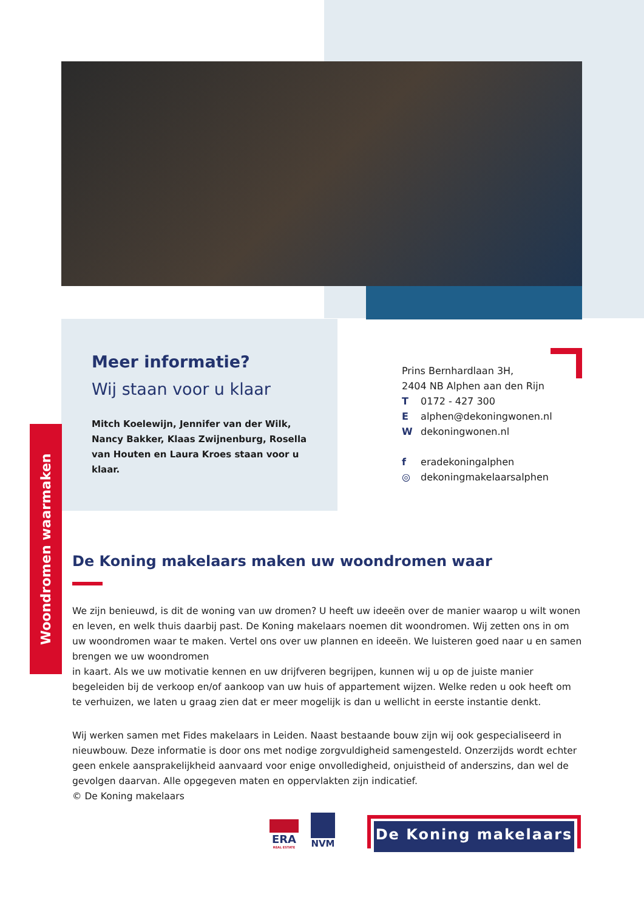Meer informatie?
Wij staan voor u klaar
Mitch Koelewijn, Jennifer van der Wilk, Nancy Bakker, Klaas Zwijnenburg, Rosella van Houten en Laura Kroes staan voor u klaar.
Prins Bernhardlaan 3H,
2404 NB Alphen aan den Rijn
T 0172 - 427 300
E alphen@dekoningwonen.nl
W dekoningwonen.nl
f eradekoningalphen
◎ dekoningmakelaarsalphen
Woondromen waarmaken
De Koning makelaars maken uw woondromen waar
We zijn benieuwd, is dit de woning van uw dromen? U heeft uw ideeën over de manier waarop u wilt wonen en leven, en welk thuis daarbij past. De Koning makelaars noemen dit woondromen. Wij zetten ons in om uw woondromen waar te maken. Vertel ons over uw plannen en ideeën. We luisteren goed naar u en samen brengen we uw woondromen
in kaart. Als we uw motivatie kennen en uw drijfveren begrijpen, kunnen wij u op de juiste manier begeleiden bij de verkoop en/of aankoop van uw huis of appartement wijzen. Welke reden u ook heeft om te verhuizen, we laten u graag zien dat er meer mogelijk is dan u wellicht in eerste instantie denkt.
Wij werken samen met Fides makelaars in Leiden. Naast bestaande bouw zijn wij ook gespecialiseerd in nieuwbouw. Deze informatie is door ons met nodige zorgvuldigheid samengesteld. Onzerzijds wordt echter geen enkele aansprakelijkheid aanvaard voor enige onvolledigheid, onjuistheid of anderszins, dan wel de gevolgen daarvan. Alle opgegeven maten en oppervlakten zijn indicatief.
© De Koning makelaars
ERA
REAL ESTATE
NVM
De Koning makelaars